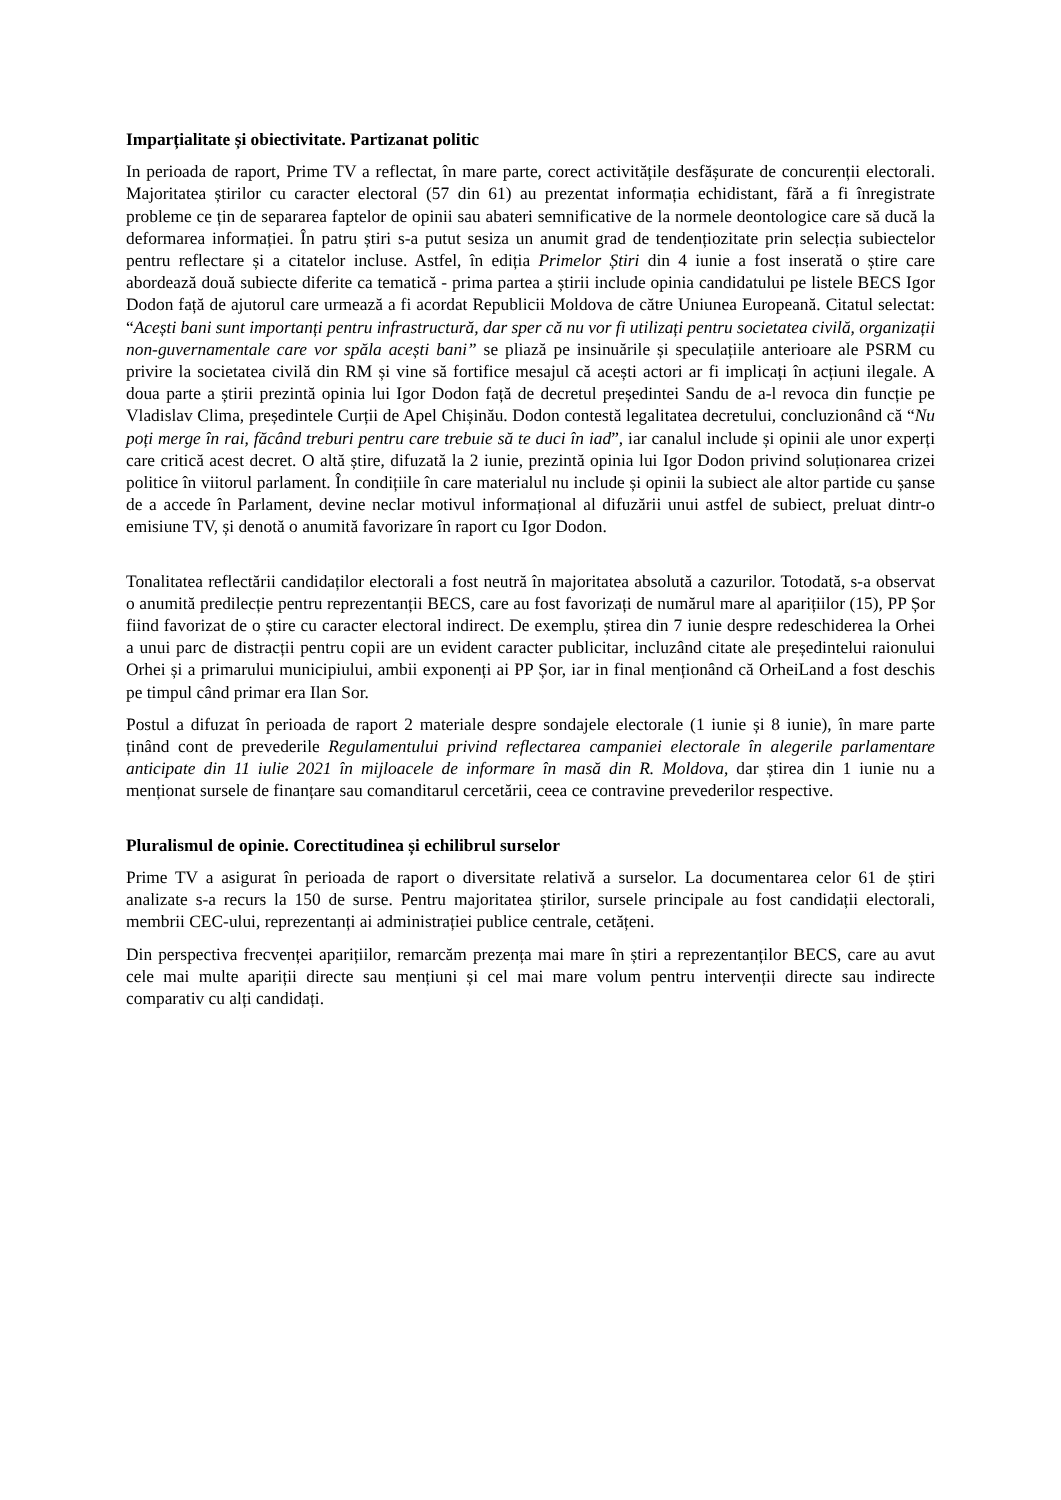Imparțialitate și obiectivitate. Partizanat politic
In perioada de raport, Prime TV a reflectat, în mare parte, corect activitățile desfășurate de concurenții electorali. Majoritatea știrilor cu caracter electoral (57 din 61) au prezentat informația echidistant, fără a fi înregistrate probleme ce țin de separarea faptelor de opinii sau abateri semnificative de la normele deontologice care să ducă la deformarea informației. În patru știri s-a putut sesiza un anumit grad de tendențiozitate prin selecția subiectelor pentru reflectare și a citatelor incluse. Astfel, în ediția Primelor Știri din 4 iunie a fost inserată o știre care abordează două subiecte diferite ca tematică - prima partea a știrii include opinia candidatului pe listele BECS Igor Dodon față de ajutorul care urmează a fi acordat Republicii Moldova de către Uniunea Europeană. Citatul selectat: “Acești bani sunt importanți pentru infrastructură, dar sper că nu vor fi utilizați pentru societatea civilă, organizații non-guvernamentale care vor spăla acești bani” se pliază pe insinuările și speculațiile anterioare ale PSRM cu privire la societatea civilă din RM și vine să fortifice mesajul că acești actori ar fi implicați în acțiuni ilegale. A doua parte a știrii prezintă opinia lui Igor Dodon față de decretul președintei Sandu de a-l revoca din funcție pe Vladislav Clima, președintele Curții de Apel Chișinău. Dodon contestă legalitatea decretului, concluzionând că “Nu poți merge în rai, făcând treburi pentru care trebuie să te duci în iad”, iar canalul include și opinii ale unor experți care critică acest decret. O altă știre, difuzată la 2 iunie, prezintă opinia lui Igor Dodon privind soluționarea crizei politice în viitorul parlament. În condițiile în care materialul nu include și opinii la subiect ale altor partide cu șanse de a accede în Parlament, devine neclar motivul informațional al difuzării unui astfel de subiect, preluat dintr-o emisiune TV, și denotă o anumită favorizare în raport cu Igor Dodon.
Tonalitatea reflectării candidaților electorali a fost neutră în majoritatea absolută a cazurilor. Totodată, s-a observat o anumită predilecție pentru reprezentanții BECS, care au fost favorizați de numărul mare al aparițiilor (15), PP Șor fiind favorizat de o știre cu caracter electoral indirect. De exemplu, știrea din 7 iunie despre redeschiderea la Orhei a unui parc de distracții pentru copii are un evident caracter publicitar, incluzând citate ale președintelui raionului Orhei și a primarului municipiului, ambii exponenți ai PP Șor, iar in final menționând că OrheiLand a fost deschis pe timpul când primar era Ilan Sor.
Postul a difuzat în perioada de raport 2 materiale despre sondajele electorale (1 iunie și 8 iunie), în mare parte ținând cont de prevederile Regulamentului privind reflectarea campaniei electorale în alegerile parlamentare anticipate din 11 iulie 2021 în mijloacele de informare în masă din R. Moldova, dar știrea din 1 iunie nu a menționat sursele de finanțare sau comanditarul cercetării, ceea ce contravine prevederilor respective.
Pluralismul de opinie. Corectitudinea și echilibrul surselor
Prime TV a asigurat în perioada de raport o diversitate relativă a surselor. La documentarea celor 61 de știri analizate s-a recurs la 150 de surse. Pentru majoritatea știrilor, sursele principale au fost candidații electorali, membrii CEC-ului, reprezentanți ai administrației publice centrale, cetățeni.
Din perspectiva frecvenței aparițiilor, remarcăm prezența mai mare în știri a reprezentanților BECS, care au avut cele mai multe apariții directe sau mențiuni și cel mai mare volum pentru intervenții directe sau indirecte comparativ cu alți candidați.